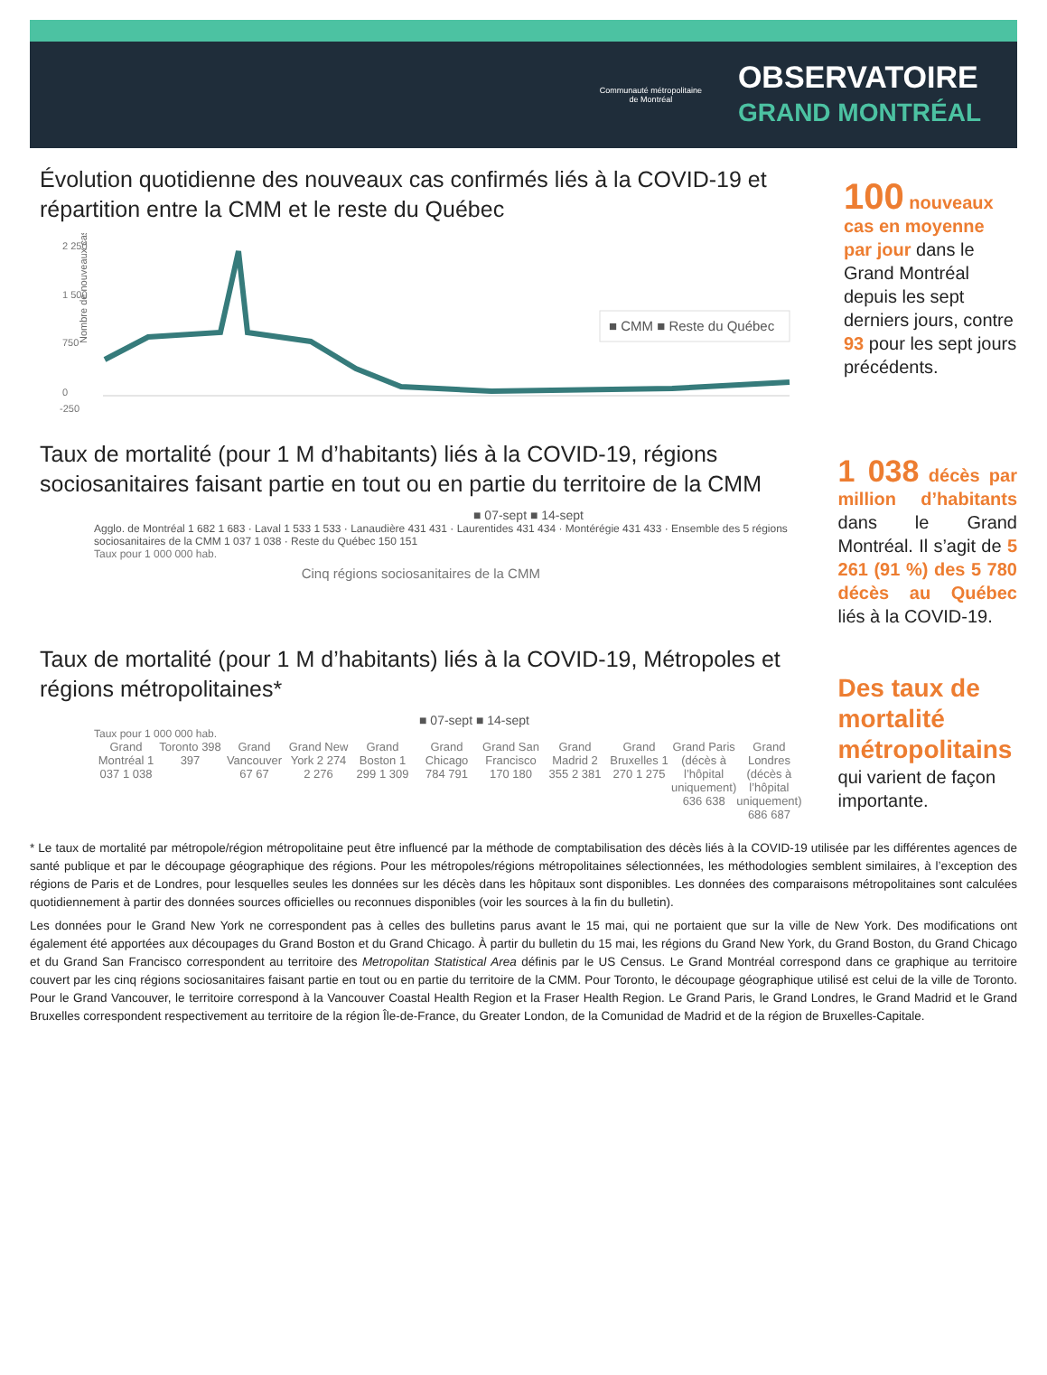Communauté métropolitaine
de Montréal
OBSERVATOIRE
GRAND MONTRÉAL
Évolution quotidienne des nouveaux cas confirmés liés à la COVID-19 et répartition entre la CMM et le reste du Québec
Nombre de nouveaux cas
2 250
1 500
750
0
-250
■ CMM ■ Reste du Québec
100 nouveaux cas en moyenne par jour dans le Grand Montréal depuis les sept derniers jours, contre 93 pour les sept jours précédents.
Taux de mortalité (pour 1 M d’habitants) liés à la COVID-19, régions sociosanitaires faisant partie en tout ou en partie du territoire de la CMM
■ 07-sept ■ 14-sept
Agglo. de Montréal 1 682 1 683 · Laval 1 533 1 533 · Lanaudière 431 431 · Laurentides 431 434 · Montérégie 431 433 · Ensemble des 5 régions sociosanitaires de la CMM 1 037 1 038 · Reste du Québec 150 151
Taux pour 1 000 000 hab.
Cinq régions sociosanitaires de la CMM
1 038 décès par million d’habitants dans le Grand Montréal. Il s’agit de 5 261 (91 %) des 5 780 décès au Québec liés à la COVID-19.
Taux de mortalité (pour 1 M d’habitants) liés à la COVID-19, Métropoles et régions métropolitaines*
■ 07-sept ■ 14-sept
Taux pour 1 000 000 hab.
Grand Montréal 1 037 1 038 Toronto 398 397 Grand Vancouver 67 67 Grand New York 2 274 2 276 Grand Boston 1 299 1 309 Grand Chicago 784 791 Grand San Francisco 170 180 Grand Madrid 2 355 2 381 Grand Bruxelles 1 270 1 275 Grand Paris (décès à l’hôpital uniquement) 636 638
Grand Londres (décès à l’hôpital uniquement) 686 687
Des taux de mortalité métropolitains qui varient de façon importante.
* Le taux de mortalité par métropole/région métropolitaine peut être influencé par la méthode de comptabilisation des décès liés à la COVID-19 utilisée par les différentes agences de santé publique et par le découpage géographique des régions. Pour les métropoles/régions métropolitaines sélectionnées, les méthodologies semblent similaires, à l’exception des régions de Paris et de Londres, pour lesquelles seules les données sur les décès dans les hôpitaux sont disponibles. Les données des comparaisons métropolitaines sont calculées quotidiennement à partir des données sources officielles ou reconnues disponibles (voir les sources à la fin du bulletin).
Les données pour le Grand New York ne correspondent pas à celles des bulletins parus avant le 15 mai, qui ne portaient que sur la ville de New York. Des modifications ont également été apportées aux découpages du Grand Boston et du Grand Chicago. À partir du bulletin du 15 mai, les régions du Grand New York, du Grand Boston, du Grand Chicago et du Grand San Francisco correspondent au territoire des Metropolitan Statistical Area définis par le US Census. Le Grand Montréal correspond dans ce graphique au territoire couvert par les cinq régions sociosanitaires faisant partie en tout ou en partie du territoire de la CMM. Pour Toronto, le découpage géographique utilisé est celui de la ville de Toronto. Pour le Grand Vancouver, le territoire correspond à la Vancouver Coastal Health Region et la Fraser Health Region. Le Grand Paris, le Grand Londres, le Grand Madrid et le Grand Bruxelles correspondent respectivement au territoire de la région Île-de-France, du Greater London, de la Comunidad de Madrid et de la région de Bruxelles-Capitale.